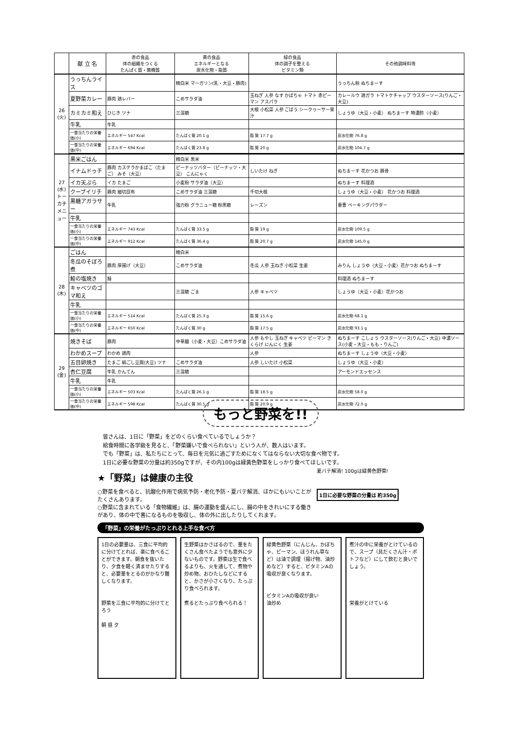| | 献 立 名 | 赤の食品 体の組織をつくる たんぱく質・無機質 | 黄の食品 エネルギーとなる 炭水化物・脂質 | 緑の食品 体の調子を整える ビタミン類 | その他調味料等 |
| --- | --- | --- | --- | --- | --- |
| 26 (火) | うっちんライス | | 精白米 マーガリン(乳・大豆・豚肉) | | うっちん粉 ぬちまーす |
| | 夏野菜カレー | 豚肉 鶏レバー | こめサラダ油 | 玉ねぎ 人参 なす かぼちゃ トマト 赤ピーマン アスパラ | カレールウ 鶏ガラ トマトケチャップ ウスターソース(りんご・大豆) |
| | カミカミ和え | ひじき ツナ | 三温糖 | 大根 小松菜 人参 ごぼう シークヮーサー果汁 | しょうゆ（大豆・小麦） ぬちまーす 特濃酢（小麦） |
| | 牛乳 | 牛乳 | | | |
| | 一食当たりの栄養価(小) | エネルギー 547 Kcal | たんぱく質 20.1 g | 脂 質 17.7 g | 炭水化物 76.8 g |
| | 一食当たりの栄養価(中) | エネルギー 694 Kcal | たんぱく質 23.8 g | 脂 質 20 g | 炭水化物 104.7 g |
| 27 (水) トーカチメニュー | 黒米ごはん | | 精白米 黒米 | | |
| | イナムドゥチ | 豚肉 カステラかまぼこ（たまご） みそ（大豆） | ピーナッツバター（ピーナッツ・大豆） こんにゃく | しいたけ ねぎ | ぬちまーす 花かつお 豚骨 |
| | イカ天ぷら | イカ たまご | 小麦粉 サラダ油（大豆） | | ぬちまーす 料理酒 |
| | クーブイリチ | 豚肉 細切昆布 | こめサラダ油 三温糖 | 千切大根 | しょうゆ（大豆・小麦） 花かつお 料理酒 |
| | 黒糖アガラサー | 牛乳 | 強力粉 グラニュー糖 粉黒糖 | レーズン | 重曹 ベーキングパウダー |
| | 牛乳 | | | | |
| | 一食当たりの栄養価(小) | エネルギー 743 Kcal | たんぱく質 33.5 g | 脂 質 19 g | 炭水化物 109.5 g |
| | 一食当たりの栄養価(中) | エネルギー 912 Kcal | たんぱく質 36.4 g | 脂 質 20.7 g | 炭水化物 145.0 g |
| 28 (木) | ごはん | | 精白米 | | |
| | 冬瓜のそぼろ煮 | 豚肉 厚揚げ（大豆） | こめサラダ油 | 冬瓜 人参 玉ねぎ 小松菜 生姜 | みりん しょうゆ（大豆・小麦）花かつお ぬちまーす |
| | 鮭の塩焼き | 鮭 | | | 料理酒 ぬちまーす |
| | キャベツのゴマ和え | | 三温糖 ごま | 人参 キャベツ | しょうゆ（大豆・小麦）花かつお |
| | 牛乳 | | | | |
| | 一食当たりの栄養価(小) | エネルギー 514 Kcal | たんぱく質 25.3 g | 脂 質 15.6 g | 炭水化物 68.1 g |
| | 一食当たりの栄養価(中) | エネルギー 650 Kcal | たんぱく質 30 g | 脂 質 17.5 g | 炭水化物 93.1 g |
| 29 (金) | 焼きそば | 豚肉 | 中華麺（小麦・大豆）こめサラダ油 | 人参 もやし 玉ねぎ キャベツ ピーマン きくらげ にんにく 生姜 | ぬちまーす こしょう ウスターソース(りんご・大豆) 中濃ソース(小麦・大豆・もも・りんご) |
| | わかめスープ | わかめ 鶏肉 | | 人参 | ぬちまーす しょうゆ（大豆・小麦） |
| | 五目卵焼き | たまご 絹ごし豆腐(大豆) ツナ | こめサラダ油 | 人参 しいたけ 小松菜 | しょうゆ（大豆・小麦） |
| | 杏仁豆腐 | 牛乳 かんてん | 三温糖 | | アーモンドエッセンス |
| | 牛乳 | 牛乳 | | | |
| | 一食当たりの栄養価(小) | エネルギー 503 Kcal | たんぱく質 26.1 g | 脂 質 18.5 g | 炭水化物 58.0 g |
| | 一食当たりの栄養価(中) | エネルギー 598 Kcal | たんぱく質 30.5 g | 脂 質 20.9 g | 炭水化物 72.0 g |
もっと野菜を!!
　皆さんは、1日に「野菜」をどのくらい食べているでしょうか？
　給食時間に各学級を見ると、「野菜嫌いで食べられない」という人が、数人はいます。
　でも「野菜」は、私たちにとって、毎日を元気に過ごすためになくてはならない大切な食べ物です。
　1日に必要な野菜の分量は約350gですが、その内100gは緑黄色野菜をしっかり食べてほしいです。
★「野菜」は健康の主役
○野菜を食べると、抗酸化作用で病気予防・老化予防・夏バテ解消、ほかにもいいことがたくさんあります。
○野菜に含まれている「食物繊維」は、腸の運動を盛んにし、腸の中をきれいにする働きがあり、体の中で害になるものを吸収し、体の外に出したりしてくれます。
夏バテ解消! 100gは緑黄色野菜!
1日に必要な野菜の分量は 約350g
「野菜」の栄養がたっぷりとれる上手な食べ方
1日の必要量は、三食に平均的に分けてとれば、楽に食べることができます。朝食を抜いたり、夕食を軽く済ませたりすると、必要量をとるのがかなり難しくなります。
野菜を三食に平均的に分けてとろう
朝 昼 夕
生野菜はかさばるので、量をたくさん食べたようでも意外に少ないものです。野菜は生で食べるよりも、火を通して、煮物や炒め物、おひたしなどにすると、かさが小さくなり、たっぷり食べられます。
煮るとたっぷり食べられる！
緑黄色野菜（にんじん、かぼちゃ、ピーマン、ほうれん草など）は油で調理（揚げ物、油炒めなど）すると、ビタミンAの吸収が良くなります。
ビタミンAの吸収が良い
油炒め
煮汁の中に栄養がとけているので、スープ（具だくさん汁・ポトフなど）にして飲むと良いでしょう。
栄養がとけている